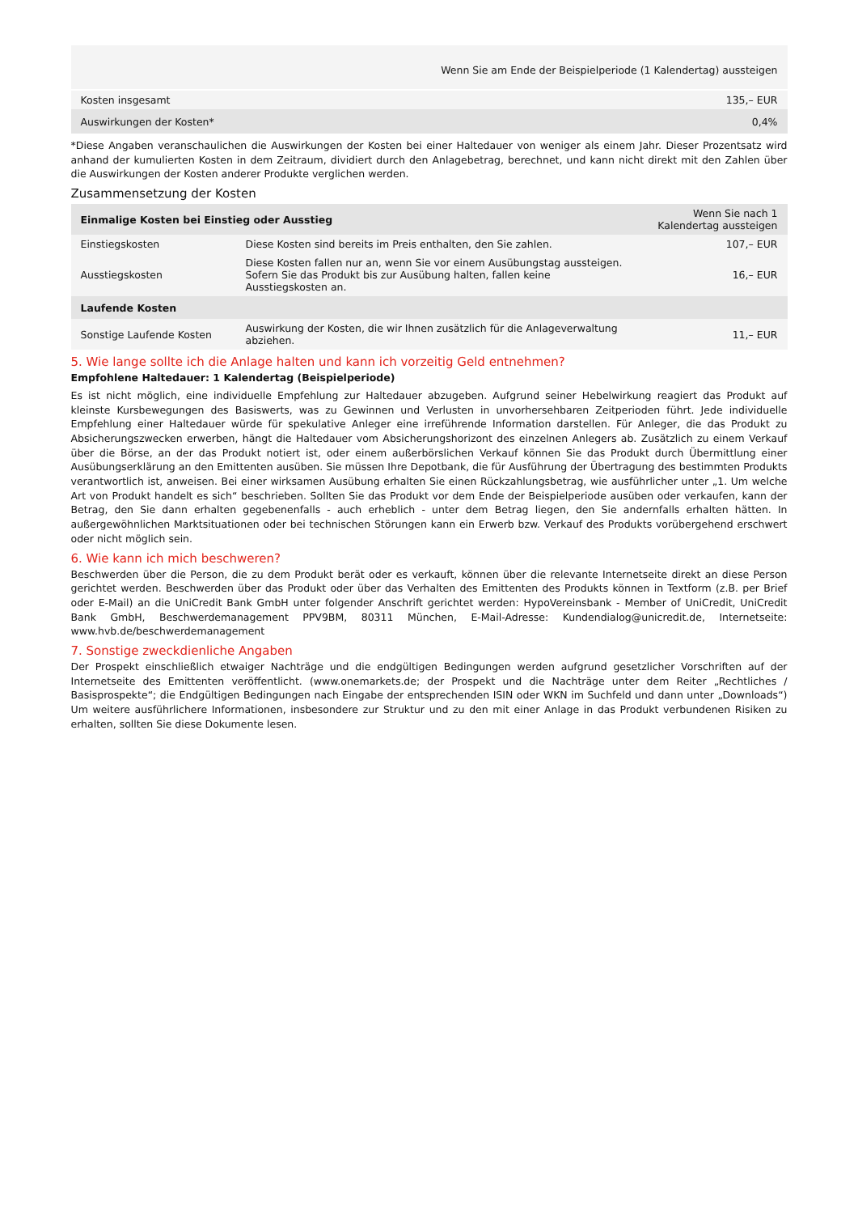| | Wenn Sie am Ende der Beispielperiode (1 Kalendertag) aussteigen |
| --- | --- |
| Kosten insgesamt | 135,– EUR |
| Auswirkungen der Kosten* | 0,4% |
*Diese Angaben veranschaulichen die Auswirkungen der Kosten bei einer Haltedauer von weniger als einem Jahr. Dieser Prozentsatz wird anhand der kumulierten Kosten in dem Zeitraum, dividiert durch den Anlagebetrag, berechnet, und kann nicht direkt mit den Zahlen über die Auswirkungen der Kosten anderer Produkte verglichen werden.
Zusammensetzung der Kosten
| Einmalige Kosten bei Einstieg oder Ausstieg | | Wenn Sie nach 1 Kalendertag aussteigen |
| --- | --- | --- |
| Einstiegskosten | Diese Kosten sind bereits im Preis enthalten, den Sie zahlen. | 107,– EUR |
| Ausstiegskosten | Diese Kosten fallen nur an, wenn Sie vor einem Ausübungstag aussteigen. Sofern Sie das Produkt bis zur Ausübung halten, fallen keine Ausstiegskosten an. | 16,– EUR |
| Laufende Kosten | | |
| Sonstige Laufende Kosten | Auswirkung der Kosten, die wir Ihnen zusätzlich für die Anlageverwaltung abziehen. | 11,– EUR |
5. Wie lange sollte ich die Anlage halten und kann ich vorzeitig Geld entnehmen?
Empfohlene Haltedauer: 1 Kalendertag (Beispielperiode)
Es ist nicht möglich, eine individuelle Empfehlung zur Haltedauer abzugeben. Aufgrund seiner Hebelwirkung reagiert das Produkt auf kleinste Kursbewegungen des Basiswerts, was zu Gewinnen und Verlusten in unvorhersehbaren Zeitperioden führt. Jede individuelle Empfehlung einer Haltedauer würde für spekulative Anleger eine irreführende Information darstellen. Für Anleger, die das Produkt zu Absicherungszwecken erwerben, hängt die Haltedauer vom Absicherungshorizont des einzelnen Anlegers ab. Zusätzlich zu einem Verkauf über die Börse, an der das Produkt notiert ist, oder einem außerbörslichen Verkauf können Sie das Produkt durch Übermittlung einer Ausübungserklärung an den Emittenten ausüben. Sie müssen Ihre Depotbank, die für Ausführung der Übertragung des bestimmten Produkts verantwortlich ist, anweisen. Bei einer wirksamen Ausübung erhalten Sie einen Rückzahlungsbetrag, wie ausführlicher unter „1. Um welche Art von Produkt handelt es sich“ beschrieben. Sollten Sie das Produkt vor dem Ende der Beispielperiode ausüben oder verkaufen, kann der Betrag, den Sie dann erhalten gegebenenfalls - auch erheblich - unter dem Betrag liegen, den Sie andernfalls erhalten hätten. In außergewöhnlichen Marktsituationen oder bei technischen Störungen kann ein Erwerb bzw. Verkauf des Produkts vorübergehend erschwert oder nicht möglich sein.
6. Wie kann ich mich beschweren?
Beschwerden über die Person, die zu dem Produkt berät oder es verkauft, können über die relevante Internetseite direkt an diese Person gerichtet werden. Beschwerden über das Produkt oder über das Verhalten des Emittenten des Produkts können in Textform (z.B. per Brief oder E-Mail) an die UniCredit Bank GmbH unter folgender Anschrift gerichtet werden: HypoVereinsbank - Member of UniCredit, UniCredit Bank GmbH, Beschwerdemanagement PPV9BM, 80311 München, E-Mail-Adresse: Kundendialog@unicredit.de, Internetseite: www.hvb.de/beschwerdemanagement
7. Sonstige zweckdienliche Angaben
Der Prospekt einschließlich etwaiger Nachträge und die endgültigen Bedingungen werden aufgrund gesetzlicher Vorschriften auf der Internetseite des Emittenten veröffentlicht. (www.onemarkets.de; der Prospekt und die Nachträge unter dem Reiter „Rechtliches / Basisprospekte“; die Endgültigen Bedingungen nach Eingabe der entsprechenden ISIN oder WKN im Suchfeld und dann unter „Downloads“) Um weitere ausführlichere Informationen, insbesondere zur Struktur und zu den mit einer Anlage in das Produkt verbundenen Risiken zu erhalten, sollten Sie diese Dokumente lesen.